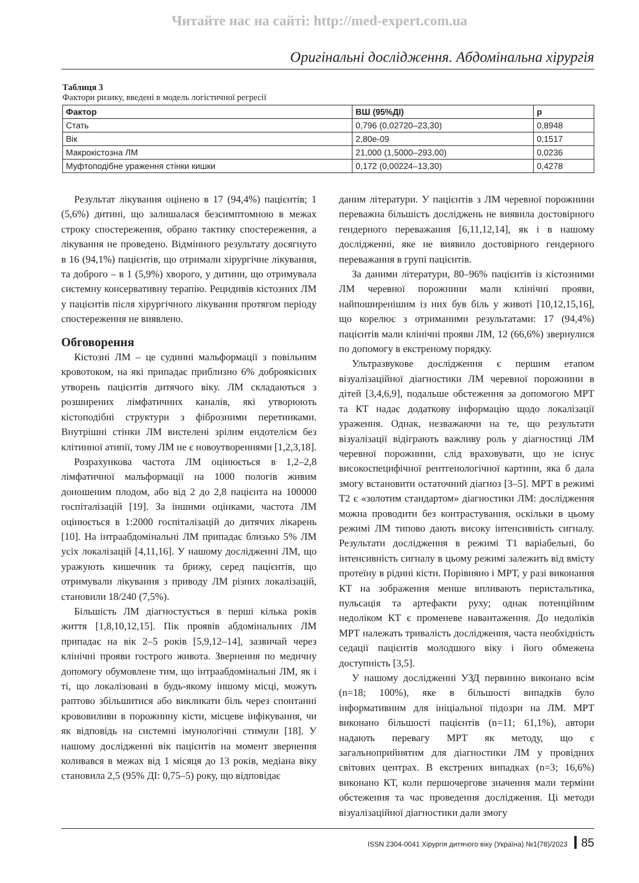Читайте нас на сайті: http://med-expert.com.ua
Оригінальні дослідження. Абдомінальна хірургія
Таблиця 3
Фактори ризику, введені в модель логістичної регресії
| Фактор | ВШ (95%ДІ) | p |
| --- | --- | --- |
| Стать | 0,796 (0,02720–23,30) | 0,8948 |
| Вік | 2,80e-09 | 0,1517 |
| Макрокістозна ЛМ | 21,000 (1,5000–293,00) | 0,0236 |
| Муфтоподібне ураження стінки кишки | 0,172 (0,00224–13,30) | 0,4278 |
Результат лікування оцінено в 17 (94,4%) пацієнтів; 1 (5,6%) дитині, що залишалася безсимптомною в межах строку спостереження, обрано тактику спостереження, а лікування не проведено. Відмінного результату досягнуто в 16 (94,1%) пацієнтів, що отримали хірургічне лікування, та доброго – в 1 (5,9%) хворого, у дитини, що отримувала системну консервативну терапію. Рецидивів кістозних ЛМ у пацієнтів після хірургічного лікування протягом періоду спостереження не виявлено.
Обговорення
Кістозні ЛМ – це судинні мальформації з повільним кровотоком, на які припадає приблизно 6% доброякісних утворень пацієнтів дитячого віку. ЛМ складаються з розширених лімфатичних каналів, які утворюють кістоподібні структури з фіброзними перетинками. Внутрішні стінки ЛМ вистелені зрілим ендотелієм без клітинної атипії, тому ЛМ не є новоутвореннями [1,2,3,18].
Розрахункова частота ЛМ оцінюється в 1,2–2,8 лімфатичної мальформації на 1000 пологів живим доношеним плодом, або від 2 до 2,8 пацієнта на 100000 госпіталізацій [19]. За іншими оцінками, частота ЛМ оцінюється в 1:2000 госпіталізацій до дитячих лікарень [10]. На інтраабдомінальні ЛМ припадає близько 5% ЛМ усіх локалізацій [4,11,16]. У нашому дослідженні ЛМ, що уражують кишечник та брижу, серед пацієнтів, що отримували лікування з приводу ЛМ різних локалізацій, становили 18/240 (7,5%).
Більшість ЛМ діагностується в перші кілька років життя [1,8,10,12,15]. Пік проявів абдомінальних ЛМ припадає на вік 2–5 років [5,9,12–14], зазвичай через клінічні прояви гострого живота. Звернення по медичну допомогу обумовлене тим, що інтраабдомінальні ЛМ, як і ті, що локалізовані в будь-якому іншому місці, можуть раптово збільшитися або викликати біль через спонтанні крововиливи в порожнину кісти, місцеве інфікування, чи як відповідь на системні імунологічні стимули [18]. У нашому дослідженні вік пацієнтів на момент звернення коливався в межах від 1 місяця до 13 років, медіана віку становила 2,5 (95% ДІ: 0,75–5) року, що відповідає
даним літератури. У пацієнтів з ЛМ черевної порожнини переважна більшість досліджень не виявила достовірного гендерного переважання [6,11,12,14], як і в нашому дослідженні, яке не виявило достовірного гендерного переважання в групі пацієнтів.
За даними літератури, 80–96% пацієнтів із кістозними ЛМ черевної порожнини мали клінічні прояви, найпоширенішим із них був біль у животі [10,12,15,16], що корелює з отриманими результатами: 17 (94,4%) пацієнтів мали клінічні прояви ЛМ, 12 (66,6%) звернулися по допомогу в екстреному порядку.
Ультразвукове дослідження є першим етапом візуалізаційної діагностики ЛМ черевної порожнини в дітей [3,4,6,9], подальше обстеження за допомогою МРТ та КТ надає додаткову інформацію щодо локалізації ураження. Однак, незважаючи на те, що результати візуалізації відіграють важливу роль у діагностиці ЛМ черевної порожнини, слід враховувати, що не існує високоспецифічної рентгенологічної картини, яка б дала змогу встановити остаточний діагноз [3–5]. МРТ в режимі Т2 є «золотим стандартом» діагностики ЛМ: дослідження можна проводити без контрастування, оскільки в цьому режимі ЛМ типово дають високу інтенсивність сигналу. Результати дослідження в режимі Т1 варіабельні, бо інтенсивність сигналу в цьому режимі залежить від вмісту протеїну в рідині кісти. Порівняно і МРТ, у разі виконання КТ на зображення менше впливають перистальтика, пульсація та артефакти руху; однак потенційним недоліком КТ є променеве навантаження. До недоліків МРТ належать тривалість дослідження, часта необхідність седації пацієнтів молодшого віку і його обмежена доступність [3,5].
У нашому дослідженні УЗД первинно виконано всім (n=18; 100%), яке в більшості випадків було інформативним для ініціальної підозри на ЛМ. МРТ виконано більшості пацієнтів (n=11; 61,1%), автори надають перевагу МРТ як методу, що є загальноприйнятим для діагностики ЛМ у провідних світових центрах. В екстрених випадках (n=3; 16,6%) виконано КТ, коли першочергове значення мали терміни обстеження та час проведення дослідження. Ці методи візуалізаційної діагностики дали змогу
ISSN 2304-0041 Хірургія дитячого віку (Україна) №1(78)/2023 85